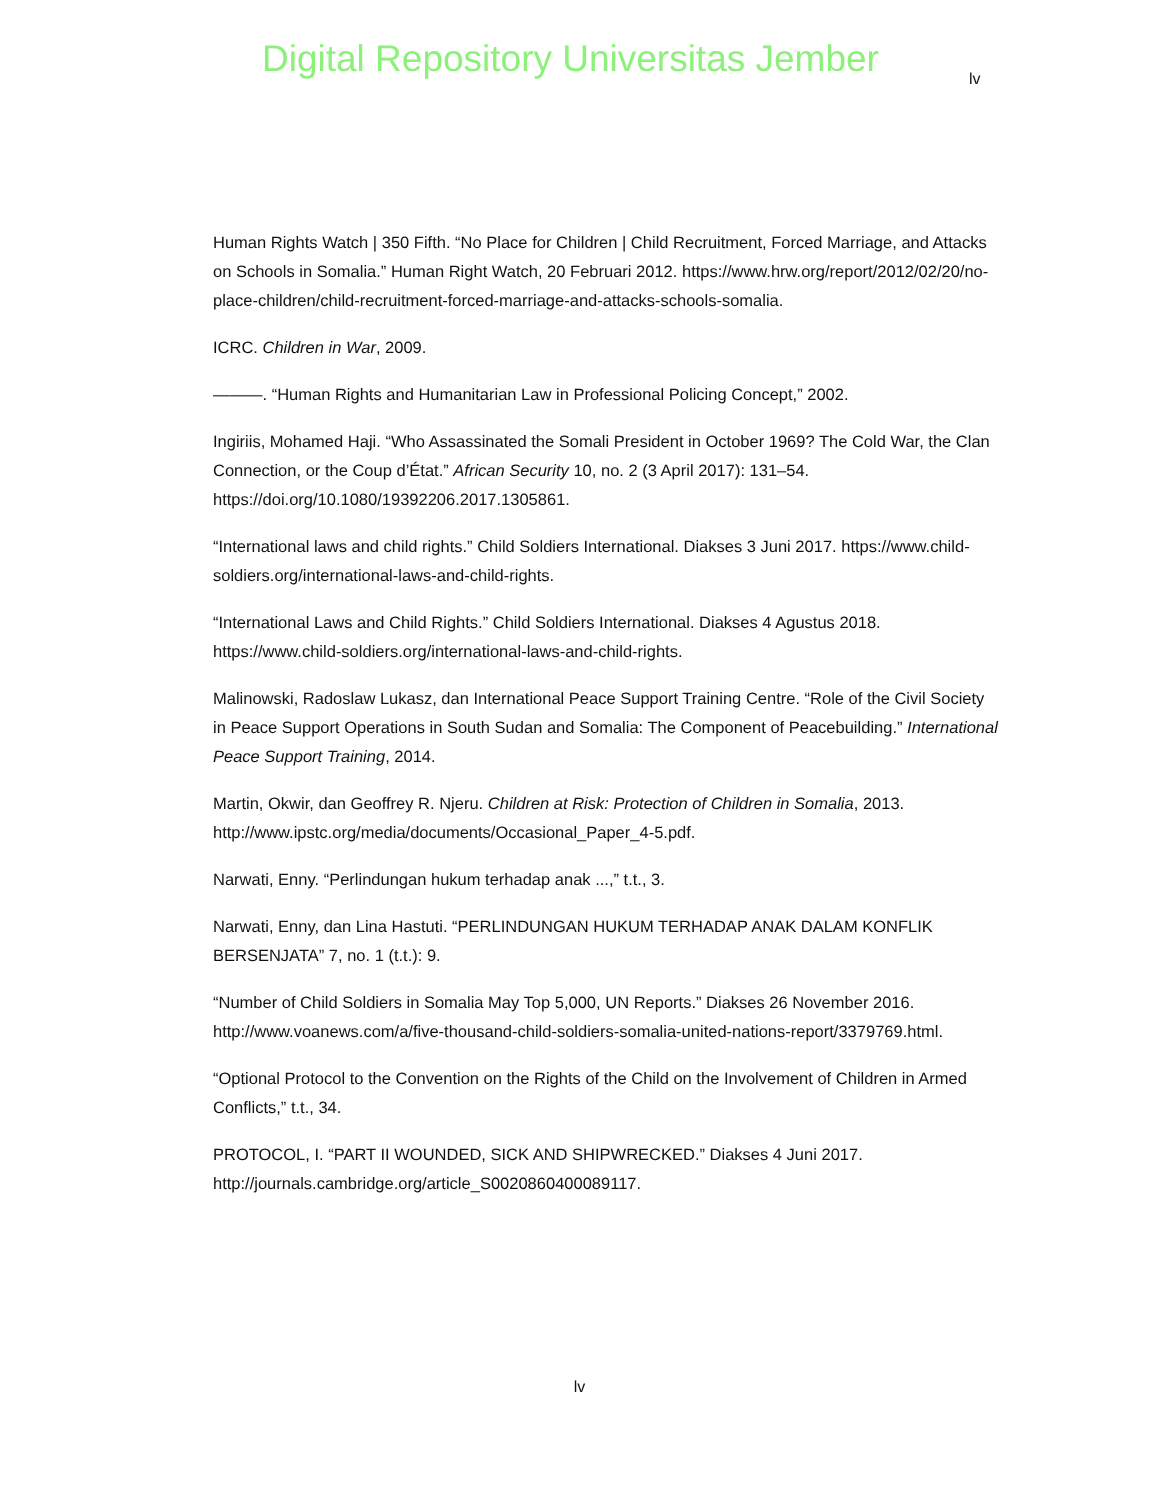Digital Repository Universitas Jember
lv
Human Rights Watch | 350 Fifth. “No Place for Children | Child Recruitment, Forced Marriage, and Attacks on Schools in Somalia.” Human Right Watch, 20 Februari 2012. https://www.hrw.org/report/2012/02/20/no-place-children/child-recruitment-forced-marriage-and-attacks-schools-somalia.
ICRC. Children in War, 2009.
———. “Human Rights and Humanitarian Law in Professional Policing Concept,” 2002.
Ingiriis, Mohamed Haji. “Who Assassinated the Somali President in October 1969? The Cold War, the Clan Connection, or the Coup d’État.” African Security 10, no. 2 (3 April 2017): 131–54. https://doi.org/10.1080/19392206.2017.1305861.
“International laws and child rights.” Child Soldiers International. Diakses 3 Juni 2017. https://www.child-soldiers.org/international-laws-and-child-rights.
“International Laws and Child Rights.” Child Soldiers International. Diakses 4 Agustus 2018. https://www.child-soldiers.org/international-laws-and-child-rights.
Malinowski, Radoslaw Lukasz, dan International Peace Support Training Centre. “Role of the Civil Society in Peace Support Operations in South Sudan and Somalia: The Component of Peacebuilding.” International Peace Support Training, 2014.
Martin, Okwir, dan Geoffrey R. Njeru. Children at Risk: Protection of Children in Somalia, 2013. http://www.ipstc.org/media/documents/Occasional_Paper_4-5.pdf.
Narwati, Enny. “Perlindungan hukum terhadap anak ...,” t.t., 3.
Narwati, Enny, dan Lina Hastuti. “PERLINDUNGAN HUKUM TERHADAP ANAK DALAM KONFLIK BERSENJATA” 7, no. 1 (t.t.): 9.
“Number of Child Soldiers in Somalia May Top 5,000, UN Reports.” Diakses 26 November 2016. http://www.voanews.com/a/five-thousand-child-soldiers-somalia-united-nations-report/3379769.html.
“Optional Protocol to the Convention on the Rights of the Child on the Involvement of Children in Armed Conflicts,” t.t., 34.
PROTOCOL, I. “PART II WOUNDED, SICK AND SHIPWRECKED.” Diakses 4 Juni 2017. http://journals.cambridge.org/article_S0020860400089117.
lv